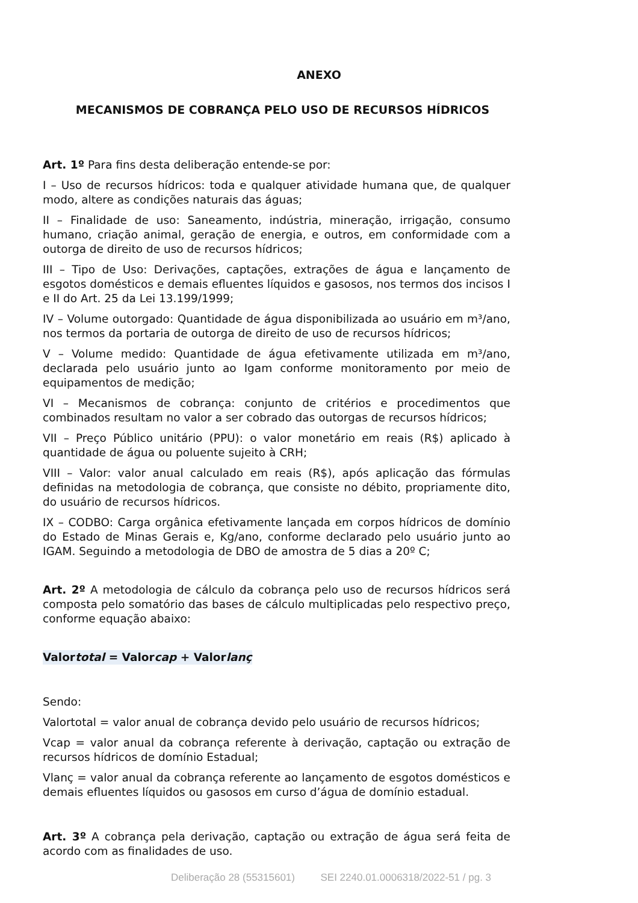ANEXO
MECANISMOS DE COBRANÇA PELO USO DE RECURSOS HÍDRICOS
Art. 1º Para fins desta deliberação entende-se por:
I – Uso de recursos hídricos: toda e qualquer atividade humana que, de qualquer modo, altere as condições naturais das águas;
II – Finalidade de uso: Saneamento, indústria, mineração, irrigação, consumo humano, criação animal, geração de energia, e outros, em conformidade com a outorga de direito de uso de recursos hídricos;
III – Tipo de Uso: Derivações, captações, extrações de água e lançamento de esgotos domésticos e demais efluentes líquidos e gasosos, nos termos dos incisos I e II do Art. 25 da Lei 13.199/1999;
IV – Volume outorgado: Quantidade de água disponibilizada ao usuário em m³/ano, nos termos da portaria de outorga de direito de uso de recursos hídricos;
V – Volume medido: Quantidade de água efetivamente utilizada em m³/ano, declarada pelo usuário junto ao Igam conforme monitoramento por meio de equipamentos de medição;
VI – Mecanismos de cobrança: conjunto de critérios e procedimentos que combinados resultam no valor a ser cobrado das outorgas de recursos hídricos;
VII – Preço Público unitário (PPU): o valor monetário em reais (R$) aplicado à quantidade de água ou poluente sujeito à CRH;
VIII – Valor: valor anual calculado em reais (R$), após aplicação das fórmulas definidas na metodologia de cobrança, que consiste no débito, propriamente dito, do usuário de recursos hídricos.
IX – CODBO: Carga orgânica efetivamente lançada em corpos hídricos de domínio do Estado de Minas Gerais e, Kg/ano, conforme declarado pelo usuário junto ao IGAM. Seguindo a metodologia de DBO de amostra de 5 dias a 20º C;
Art. 2º A metodologia de cálculo da cobrança pelo uso de recursos hídricos será composta pelo somatório das bases de cálculo multiplicadas pelo respectivo preço, conforme equação abaixo:
Valortotal = Valorcap + Valorlanç
Sendo:
Valortotal = valor anual de cobrança devido pelo usuário de recursos hídricos;
Vcap = valor anual da cobrança referente à derivação, captação ou extração de recursos hídricos de domínio Estadual;
Vlanç = valor anual da cobrança referente ao lançamento de esgotos domésticos e demais efluentes líquidos ou gasosos em curso d’água de domínio estadual.
Art. 3º A cobrança pela derivação, captação ou extração de água será feita de acordo com as finalidades de uso.
Deliberação 28 (55315601) SEI 2240.01.0006318/2022-51 / pg. 3